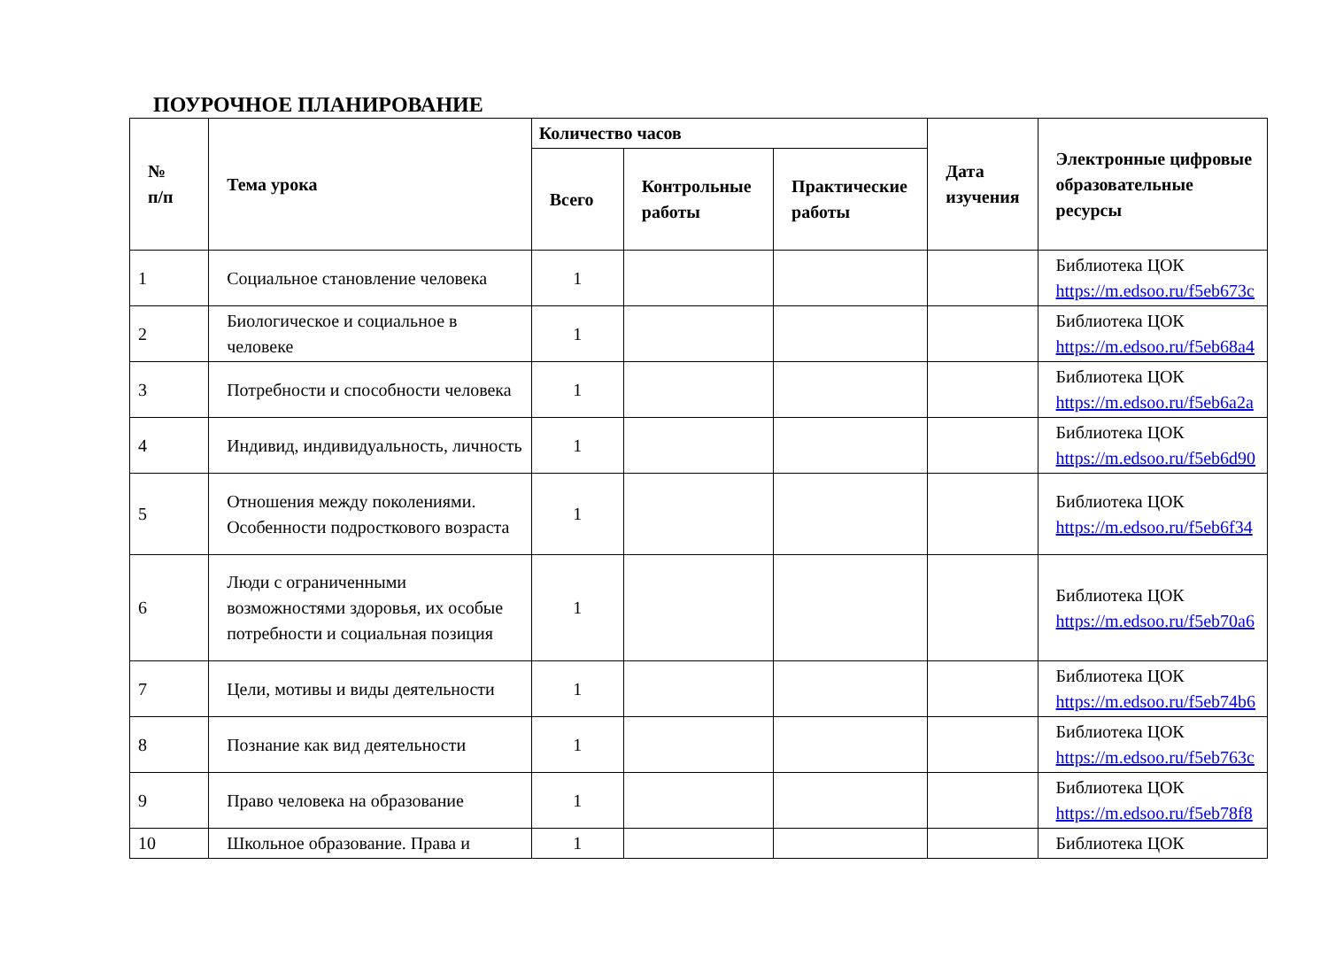ПОУРОЧНОЕ ПЛАНИРОВАНИЕ
| № п/п | Тема урока | Количество часов | | | Дата изучения | Электронные цифровые образовательные ресурсы |
| --- | --- | --- | --- | --- | --- | --- |
| | | Всего | Контрольные работы | Практические работы | | |
| 1 | Социальное становление человека | 1 | | | | Библиотека ЦОК https://m.edsoo.ru/f5eb673c |
| 2 | Биологическое и социальное в человеке | 1 | | | | Библиотека ЦОК https://m.edsoo.ru/f5eb68a4 |
| 3 | Потребности и способности человека | 1 | | | | Библиотека ЦОК https://m.edsoo.ru/f5eb6a2a |
| 4 | Индивид, индивидуальность, личность | 1 | | | | Библиотека ЦОК https://m.edsoo.ru/f5eb6d90 |
| 5 | Отношения между поколениями. Особенности подросткового возраста | 1 | | | | Библиотека ЦОК https://m.edsoo.ru/f5eb6f34 |
| 6 | Люди с ограниченными возможностями здоровья, их особые потребности и социальная позиция | 1 | | | | Библиотека ЦОК https://m.edsoo.ru/f5eb70a6 |
| 7 | Цели, мотивы и виды деятельности | 1 | | | | Библиотека ЦОК https://m.edsoo.ru/f5eb74b6 |
| 8 | Познание как вид деятельности | 1 | | | | Библиотека ЦОК https://m.edsoo.ru/f5eb763c |
| 9 | Право человека на образование | 1 | | | | Библиотека ЦОК https://m.edsoo.ru/f5eb78f8 |
| 10 | Школьное образование. Права и | 1 | | | | Библиотека ЦОК |